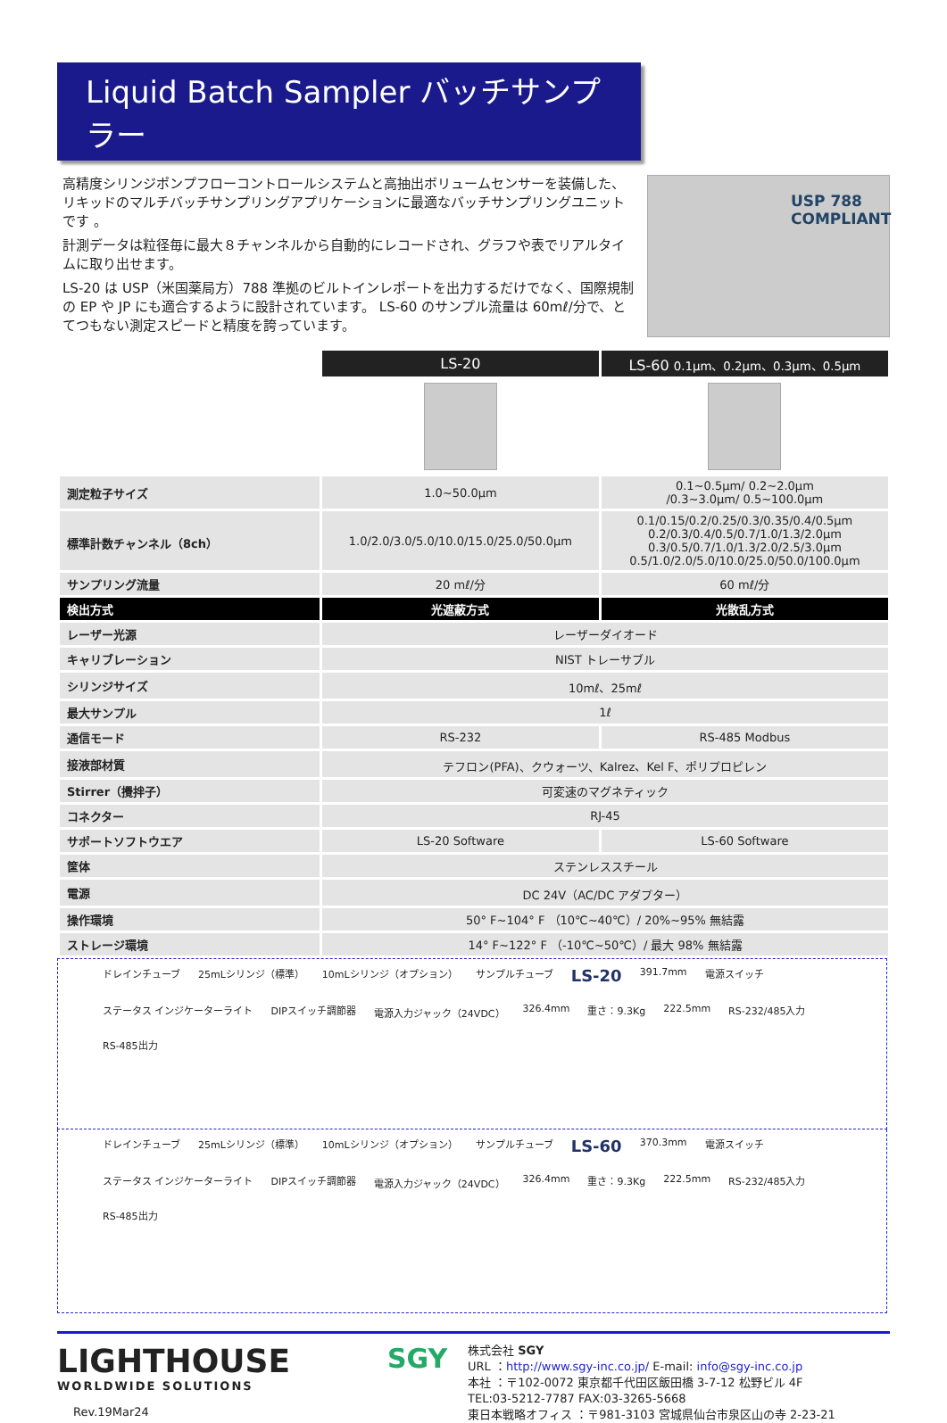Liquid Batch Sampler バッチサンプラー
高精度シリンジポンプフローコントロールシステムと高抽出ボリュームセンサーを装備した、リキッドのマルチバッチサンプリングアプリケーションに最適なバッチサンプリングユニットです 。
計測データは粒径毎に最大８チャンネルから自動的にレコードされ、グラフや表でリアルタイムに取り出せます。
LS-20 は USP（米国薬局方）788 準拠のビルトインレポートを出力するだけでなく、国際規制の EP や JP にも適合するように設計されています。 LS-60 のサンプル流量は 60mℓ/分で、とてつもない測定スピードと精度を誇っています。
USP 788 COMPLIANT
| | LS-20 | LS-60 0.1μm、0.2μm、0.3μm、0.5μm |
| 測定粒子サイズ | 1.0~50.0μm | 0.1~0.5μm/ 0.2~2.0μm /0.3~3.0μm/ 0.5~100.0μm |
| 標準計数チャンネル（8ch） | 1.0/2.0/3.0/5.0/10.0/15.0/25.0/50.0μm | 0.1/0.15/0.2/0.25/0.3/0.35/0.4/0.5μm 0.2/0.3/0.4/0.5/0.7/1.0/1.3/2.0μm 0.3/0.5/0.7/1.0/1.3/2.0/2.5/3.0μm 0.5/1.0/2.0/5.0/10.0/25.0/50.0/100.0μm |
| サンプリング流量 | 20 mℓ/分 | 60 mℓ/分 |
| 検出方式 | 光遮蔽方式 | 光散乱方式 |
| レーザー光源 | レーザーダイオード | |
| キャリブレーション | NIST トレーサブル | |
| シリンジサイズ | 10mℓ、25mℓ | |
| 最大サンプル | 1ℓ | |
| 通信モード | RS-232 | RS-485 Modbus |
| 接液部材質 | テフロン(PFA)、クウォーツ、Kalrez、Kel F、ポリプロピレン | |
| Stirrer（攪拌子） | 可変速のマグネティック | |
| コネクター | RJ-45 | |
| サポートソフトウエア | LS-20 Software | LS-60 Software |
| 筐体 | ステンレススチール | |
| 電源 | DC 24V（AC/DC アダプター） | |
| 操作環境 | 50° F~104° F （10℃~40℃）/ 20%~95% 無結露 | |
| ストレージ環境 | 14° F~122° F （-10℃~50℃）/ 最大 98% 無結露 | |
ドレインチューブ 25mLシリンジ（標準） 10mLシリンジ（オプション） サンプルチューブ LS-20 391.7mm 電源スイッチ ステータス インジケーターライト DIPスイッチ調節器 電源入力ジャック（24VDC） 326.4mm 重さ：9.3Kg 222.5mm RS-232/485入力 RS-485出力
ドレインチューブ 25mLシリンジ（標準） 10mLシリンジ（オプション） サンプルチューブ LS-60 370.3mm 電源スイッチ ステータス インジケーターライト DIPスイッチ調節器 電源入力ジャック（24VDC） 326.4mm 重さ：9.3Kg 222.5mm RS-232/485入力 RS-485出力
LIGHTHOUSE
WORLDWIDE SOLUTIONS
Rev.19Mar24
SGY
株式会社 SGY
URL ：http://www.sgy-inc.co.jp/ E-mail: info@sgy-inc.co.jp
本社 ：〒102-0072 東京都千代田区飯田橋 3-7-12 松野ビル 4F
TEL:03-5212-7787 FAX:03-3265-5668
東日本戦略オフィス ：〒981-3103 宮城県仙台市泉区山の寺 2-23-21